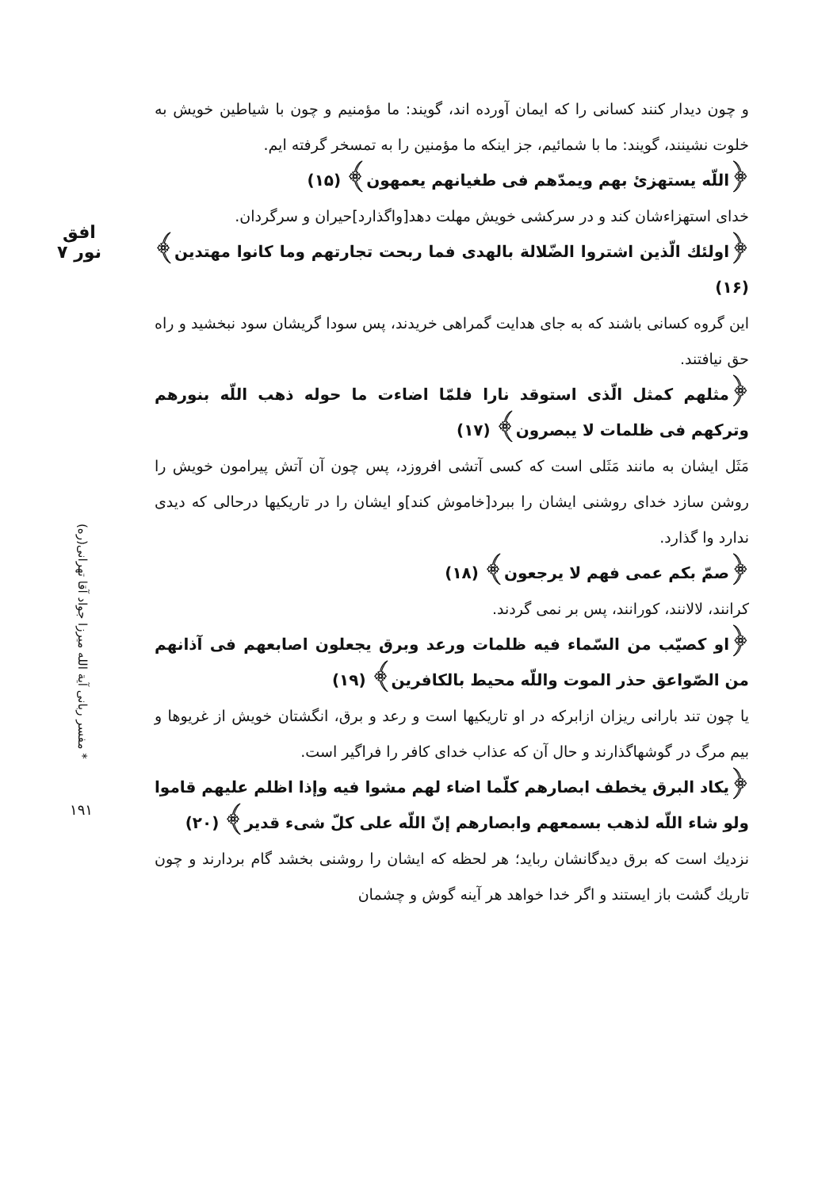افق نور ۷
مفسر ربانی آیة الله میرزا جواد آقا تهرانی(ره) *
۱۹۱
و چون دیدار کنند کسانی را که ایمان آورده اند، گویند: ما مؤمنیم و چون با شیاطین خویش به خلوت نشینند، گویند: ما با شمائیم، جز اینکه ما مؤمنین را به تمسخر گرفته ایم.
﴿اللّه یستهزئ بهم ویمدّهم فی طغیانهم یعمهون﴾ (۱۵)
خدای استهزاءشان کند و در سرکشی خویش مهلت دهد[واگذارد]حیران و سرگردان.
﴿اولئك الّذین اشتروا الضّلالة بالهدی فما ربحت تجارتهم وما کانوا مهتدین﴾ (۱۶)
این گروه کسانی باشند که به جای هدایت گمراهی خریدند، پس سودا گریشان سود نبخشید و راه حق نیافتند.
﴿مثلهم کمثل الّذی استوقد نارا فلمّا اضاءت ما حوله ذهب اللّه بنورهم وترکهم فی ظلمات لا یبصرون﴾ (۱۷)
مَثَل ایشان به مانند مَثَلی است که کسی آتشی افروزد، پس چون آن آتش پیرامون خویش را روشن سازد خدای روشنی ایشان را ببرد[خاموش کند]و ایشان را در تاریکیها درحالی که دیدی ندارد وا گذارد.
﴿صمّ بکم عمی فهم لا یرجعون﴾ (۱۸)
کرانند، لالانند، کورانند، پس بر نمی گردند.
﴿او کصیّب من السّماء فیه ظلمات ورعد وبرق یجعلون اصابعهم فی آذانهم من الصّواعق حذر الموت واللّه محیط بالکافرین﴾ (۱۹)
یا چون تند بارانی ریزان ازابرکه در او تاریکیها است و رعد و برق، انگشتان خویش از غریوها و بیم مرگ در گوشهاگذارند و حال آن که عذاب خدای کافر را فراگیر است.
﴿یکاد البرق یخطف ابصارهم کلّما اضاء لهم مشوا فیه وإذا اظلم علیهم قاموا ولو شاء اللّه لذهب بسمعهم وابصارهم إنّ اللّه علی کلّ شیء قدیر﴾ (۲۰)
نزدیك است که برق دیدگانشان رباید؛ هر لحظه که ایشان را روشنی بخشد گام بردارند و چون تاریك گشت باز ایستند و اگر خدا خواهد هر آینه گوش و چشمان